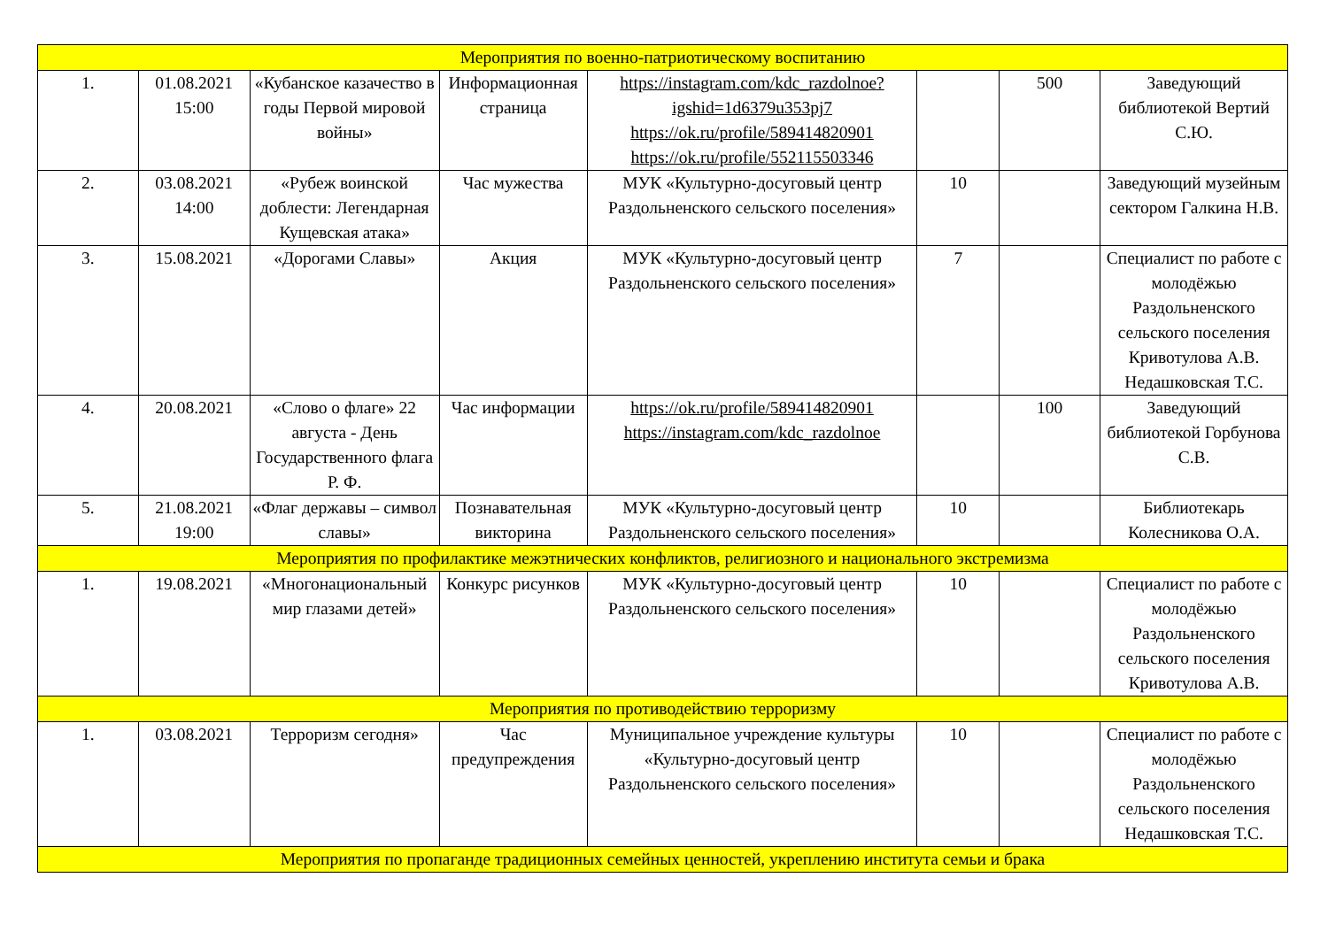| Мероприятия по военно-патриотическому воспитанию | | | | | | | |
| 1. | 01.08.2021 15:00 | «Кубанское казачество в годы Первой мировой войны» | Информационная страница | https://instagram.com/kdc_razdolnoe?igshid=1d6379u353pj7 https://ok.ru/profile/589414820901 https://ok.ru/profile/552115503346 | | 500 | Заведующий библиотекой Вертий С.Ю. |
| 2. | 03.08.2021 14:00 | «Рубеж воинской доблести: Легендарная Кущевская атака» | Час мужества | МУК «Культурно-досуговый центр Раздольненского сельского поселения» | 10 | | Заведующий музейным сектором Галкина Н.В. |
| 3. | 15.08.2021 | «Дорогами Славы» | Акция | МУК «Культурно-досуговый центр Раздольненского сельского поселения» | 7 | | Специалист по работе с молодёжью Раздольненского сельского поселения Кривотулова А.В. Недашковская Т.С. |
| 4. | 20.08.2021 | «Слово о флаге» 22 августа - День Государственного флага Р. Ф. | Час информации | https://ok.ru/profile/589414820901 https://instagram.com/kdc_razdolnoe | | 100 | Заведующий библиотекой Горбунова С.В. |
| 5. | 21.08.2021 19:00 | «Флаг державы – символ славы» | Познавательная викторина | МУК «Культурно-досуговый центр Раздольненского сельского поселения» | 10 | | Библиотекарь Колесникова О.А. |
| Мероприятия по профилактике межэтнических конфликтов, религиозного и национального экстремизма | | | | | | | |
| 1. | 19.08.2021 | «Многонациональный мир глазами детей» | Конкурс рисунков | МУК «Культурно-досуговый центр Раздольненского сельского поселения» | 10 | | Специалист по работе с молодёжью Раздольненского сельского поселения Кривотулова А.В. |
| Мероприятия по противодействию терроризму | | | | | | | |
| 1. | 03.08.2021 | Терроризм сегодня» | Час предупреждения | Муниципальное учреждение культуры «Культурно-досуговый центр Раздольненского сельского поселения» | 10 | | Специалист по работе с молодёжью Раздольненского сельского поселения Недашковская Т.С. |
| Мероприятия по пропаганде традиционных семейных ценностей, укреплению института семьи и брака | | | | | | | |